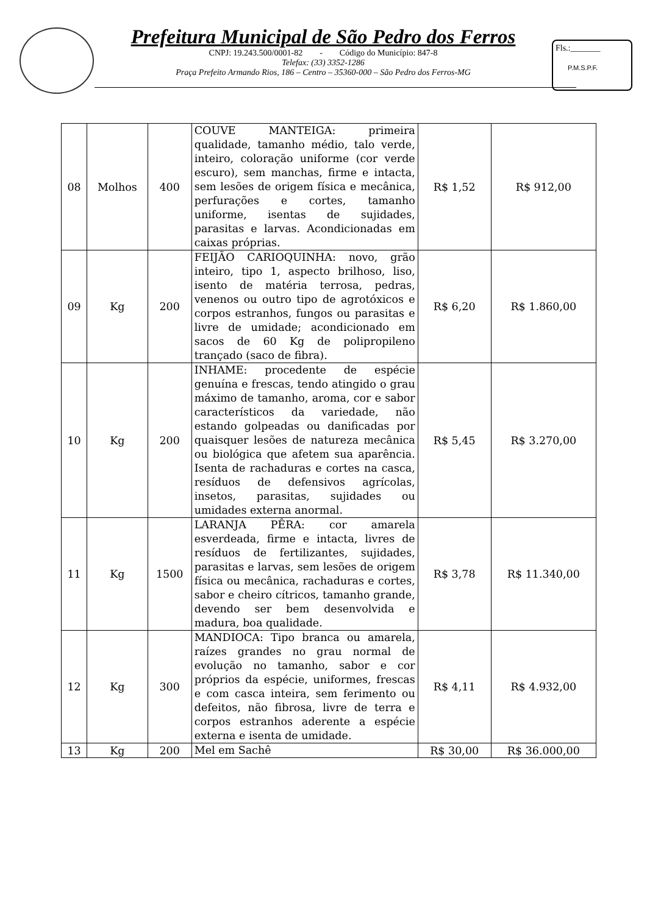Prefeitura Municipal de São Pedro dos Ferros
CNPJ: 19.243.500/0001-82 - Código do Município: 847-8
Telefax: (33) 3352-1286
Praça Prefeito Armando Rios, 186 – Centro – 35360-000 – São Pedro dos Ferros-MG
Fls.:_______
P.M.S.P.F.
| 08 | Molhos | 400 | COUVE MANTEIGA: primeira qualidade, tamanho médio, talo verde, inteiro, coloração uniforme (cor verde escuro), sem manchas, firme e intacta, sem lesões de origem física e mecânica, perfurações e cortes, tamanho uniforme, isentas de sujidades, parasitas e larvas. Acondicionadas em caixas próprias. | R$ 1,52 | R$ 912,00 |
| 09 | Kg | 200 | FEIJÃO CARIOQUINHA: novo, grão inteiro, tipo 1, aspecto brilhoso, liso, isento de matéria terrosa, pedras, venenos ou outro tipo de agrotóxicos e corpos estranhos, fungos ou parasitas e livre de umidade; acondicionado em sacos de 60 Kg de polipropileno trançado (saco de fibra). | R$ 6,20 | R$ 1.860,00 |
| 10 | Kg | 200 | INHAME: procedente de espécie genuína e frescas, tendo atingido o grau máximo de tamanho, aroma, cor e sabor característicos da variedade, não estando golpeadas ou danificadas por quaisquer lesões de natureza mecânica ou biológica que afetem sua aparência. Isenta de rachaduras e cortes na casca, resíduos de defensivos agrícolas, insetos, parasitas, sujidades ou umidades externa anormal. | R$ 5,45 | R$ 3.270,00 |
| 11 | Kg | 1500 | LARANJA PÊRA: cor amarela esverdeada, firme e intacta, livres de resíduos de fertilizantes, sujidades, parasitas e larvas, sem lesões de origem física ou mecânica, rachaduras e cortes, sabor e cheiro cítricos, tamanho grande, devendo ser bem desenvolvida e madura, boa qualidade. | R$ 3,78 | R$ 11.340,00 |
| 12 | Kg | 300 | MANDIOCA: Tipo branca ou amarela, raízes grandes no grau normal de evolução no tamanho, sabor e cor próprios da espécie, uniformes, frescas e com casca inteira, sem ferimento ou defeitos, não fibrosa, livre de terra e corpos estranhos aderente a espécie externa e isenta de umidade. | R$ 4,11 | R$ 4.932,00 |
| 13 | Kg | 200 | Mel em Sachê | R$ 30,00 | R$ 36.000,00 |